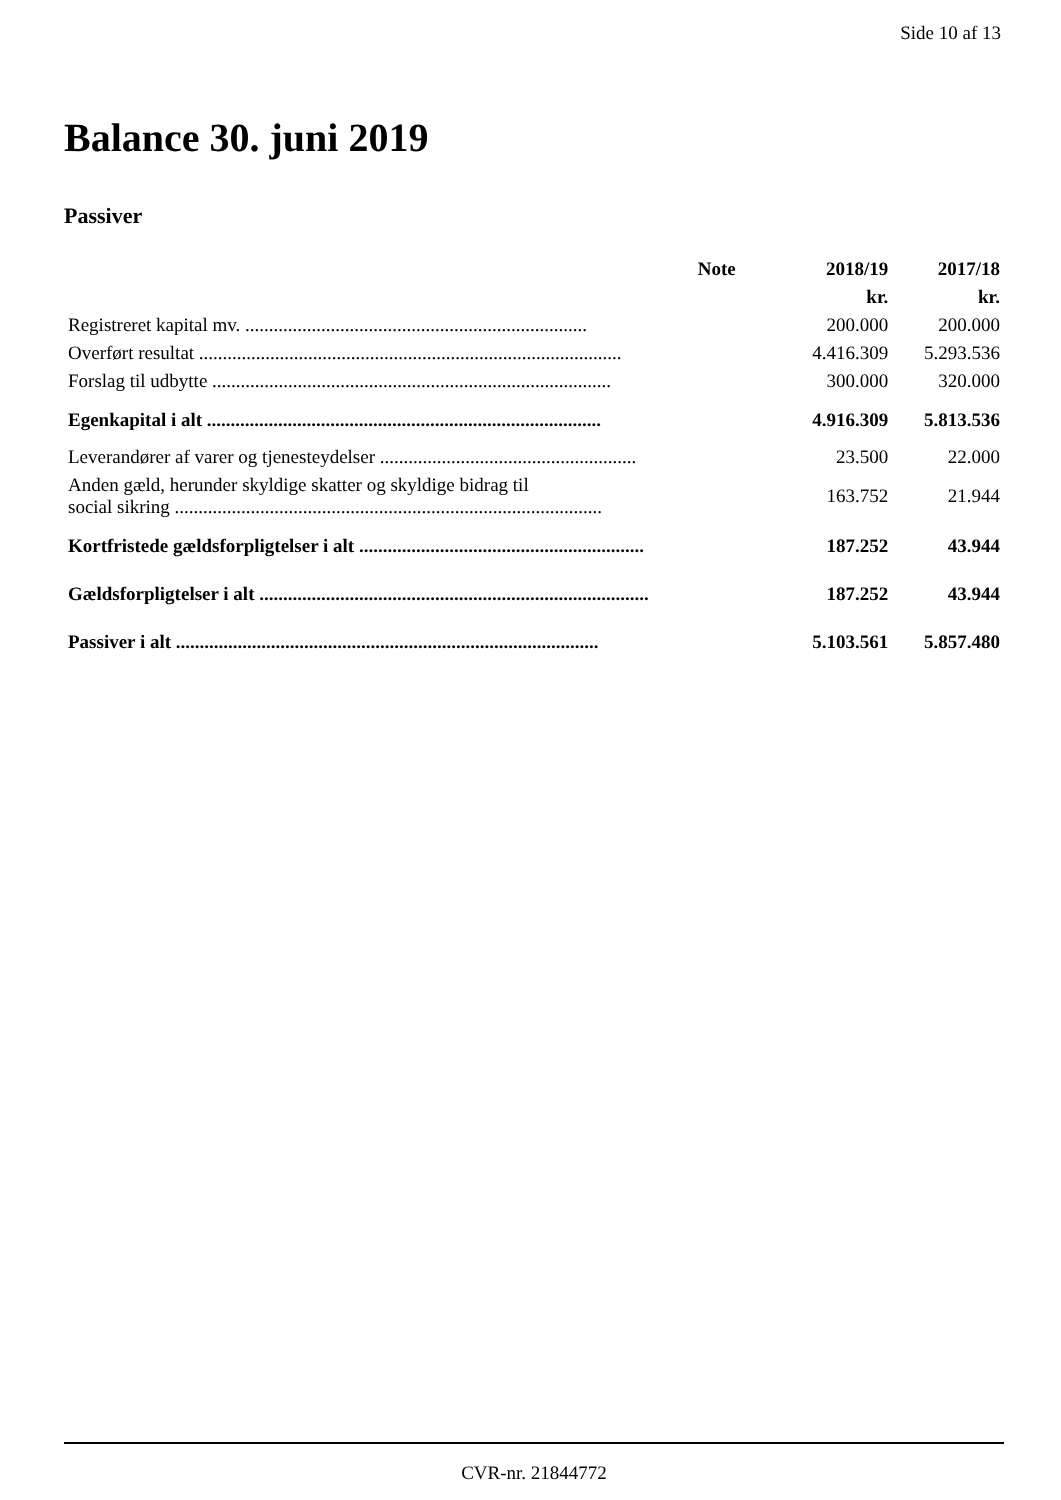Side 10 af 13
Balance 30. juni 2019
Passiver
| | Note | 2018/19 | 2017/18 |
| --- | --- | --- | --- |
| | | kr. | kr. |
| Registreret kapital mv. ........................................................................ | | 200.000 | 200.000 |
| Overført resultat ......................................................................................... | | 4.416.309 | 5.293.536 |
| Forslag til udbytte .................................................................................... | | 300.000 | 320.000 |
| Egenkapital i alt ................................................................................... | | 4.916.309 | 5.813.536 |
| Leverandører af varer og tjenesteydelser ...................................................... | | 23.500 | 22.000 |
| Anden gæld, herunder skyldige skatter og skyldige bidrag til social sikring .......................................................................................... | | 163.752 | 21.944 |
| Kortfristede gældsforpligtelser i alt ............................................................ | | 187.252 | 43.944 |
| Gældsforpligtelser i alt .................................................................................. | | 187.252 | 43.944 |
| Passiver i alt ......................................................................................... | | 5.103.561 | 5.857.480 |
CVR-nr. 21844772